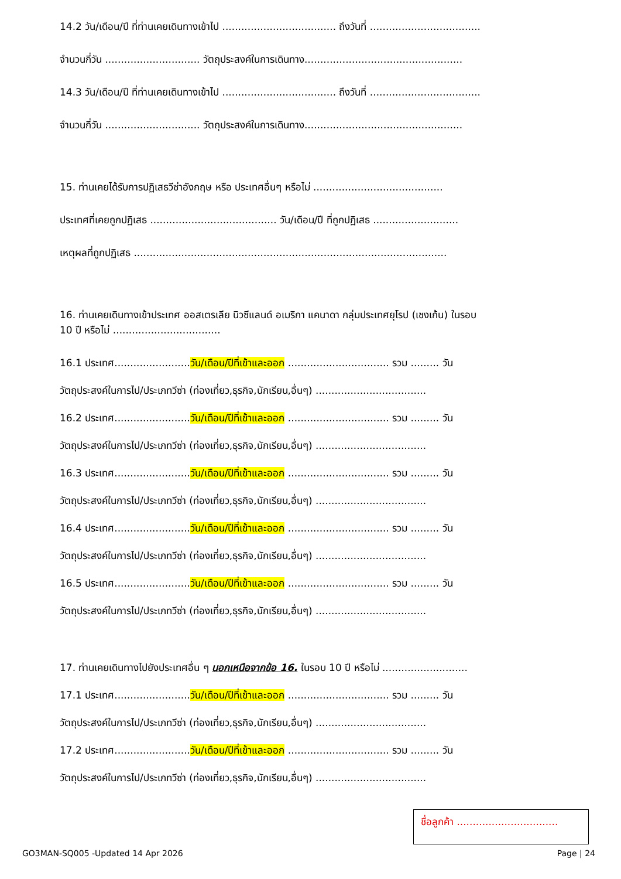14.2 วัน/เดือน/ปี ที่ท่านเคยเดินทางเข้าไป .................................... ถึงวันที่ ...................................
จำนวนกี่วัน .............................. วัตถุประสงค์ในการเดินทาง..................................................
14.3 วัน/เดือน/ปี ที่ท่านเคยเดินทางเข้าไป .................................... ถึงวันที่ ...................................
จำนวนกี่วัน .............................. วัตถุประสงค์ในการเดินทาง..................................................
15. ท่านเคยได้รับการปฏิเสธวีซ่าอังกฤษ หรือ ประเทศอื่นๆ หรือไม่ .........................................
ประเทศที่เคยถูกปฏิเสธ ........................................ วัน/เดือน/ปี ที่ถูกปฏิเสธ ...........................
เหตุผลที่ถูกปฏิเสธ ...................................................................................................
16. ท่านเคยเดินทางเข้าประเทศ ออสเตรเลีย นิวซีแลนด์ อเมริกา แคนาดา กลุ่มประเทศยุโรป (เชงเก้น) ในรอบ
10 ปี หรือไม่ ..................................
16.1 ประเทศ........................วัน/เดือน/ปีที่เข้าและออก ................................ รวม ......... วัน
วัตถุประสงค์ในการไป/ประเภทวีซ่า (ท่องเที่ยว,ธุรกิจ,นักเรียน,อื่นๆ) ...................................
16.2 ประเทศ........................วัน/เดือน/ปีที่เข้าและออก ................................ รวม ......... วัน
วัตถุประสงค์ในการไป/ประเภทวีซ่า (ท่องเที่ยว,ธุรกิจ,นักเรียน,อื่นๆ) ...................................
16.3 ประเทศ........................วัน/เดือน/ปีที่เข้าและออก ................................ รวม ......... วัน
วัตถุประสงค์ในการไป/ประเภทวีซ่า (ท่องเที่ยว,ธุรกิจ,นักเรียน,อื่นๆ) ...................................
16.4 ประเทศ........................วัน/เดือน/ปีที่เข้าและออก ................................ รวม ......... วัน
วัตถุประสงค์ในการไป/ประเภทวีซ่า (ท่องเที่ยว,ธุรกิจ,นักเรียน,อื่นๆ) ...................................
16.5 ประเทศ........................วัน/เดือน/ปีที่เข้าและออก ................................ รวม ......... วัน
วัตถุประสงค์ในการไป/ประเภทวีซ่า (ท่องเที่ยว,ธุรกิจ,นักเรียน,อื่นๆ) ...................................
17. ท่านเคยเดินทางไปยังประเทศอื่น ๆ นอกเหนือจากข้อ 16. ในรอบ 10 ปี หรือไม่ ...........................
17.1 ประเทศ........................วัน/เดือน/ปีที่เข้าและออก ................................ รวม ......... วัน
วัตถุประสงค์ในการไป/ประเภทวีซ่า (ท่องเที่ยว,ธุรกิจ,นักเรียน,อื่นๆ) ...................................
17.2 ประเทศ........................วัน/เดือน/ปีที่เข้าและออก ................................ รวม ......... วัน
วัตถุประสงค์ในการไป/ประเภทวีซ่า (ท่องเที่ยว,ธุรกิจ,นักเรียน,อื่นๆ) ...................................
ชื่อลูกค้า ................................
GO3MAN-SQ005 -Updated 14 Apr 2026 Page | 24